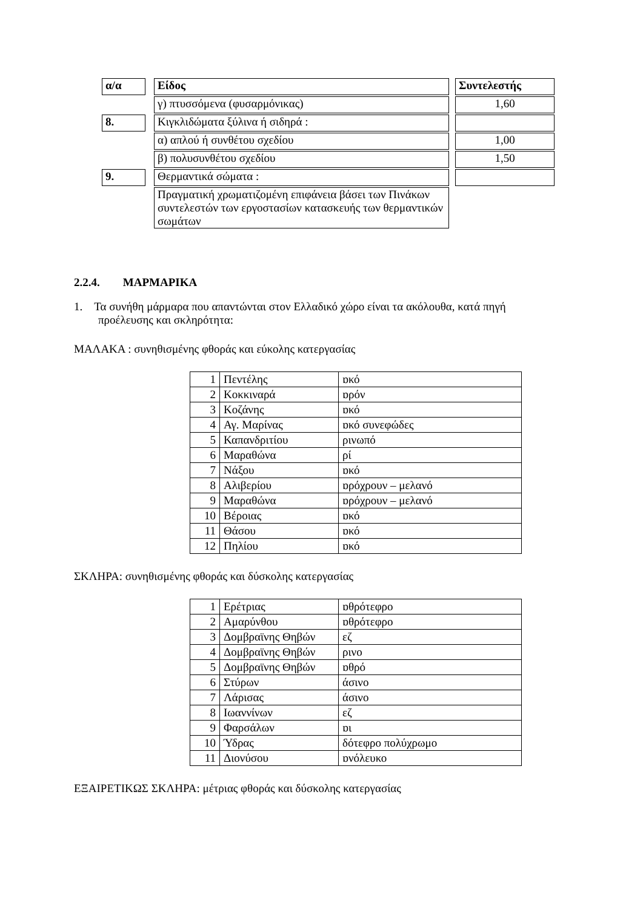| α/α | | Είδος | | Συντελεστής |
| | | γ) πτυσσόμενα (φυσαρμόνικας) | | 1,60 |
| 8. | | Κιγκλιδώματα ξύλινα ή σιδηρά : | | |
| | | α) απλού ή συνθέτου σχεδίου | | 1,00 |
| | | β) πολυσυνθέτου σχεδίου | | 1,50 |
| 9. | | Θερμαντικά σώματα : | | |
| | | Πραγματική χρωματιζομένη επιφάνεια βάσει των Πινάκων συντελεστών των εργοστασίων κατασκευής των θερμαντικών σωμάτων | | |
2.2.4. ΜΑΡΜΑΡΙΚΑ
1. Τα συνήθη μάρμαρα που απαντώνται στον Ελλαδικό χώρο είναι τα ακόλουθα, κατά πηγή προέλευσης και σκληρότητα:
ΜΑΛΑΚΑ : συνηθισμένης φθοράς και εύκολης κατεργασίας
| 1 | Πεντέλης | ɒκό |
| 2 | Κοκκιναρά | ɒρόν |
| 3 | Κοζάνης | ɒκό |
| 4 | Αγ. Μαρίνας | ɒκό συνεφώδες |
| 5 | Καπανδριτίου | ρινωπό |
| 6 | Μαραθώνα | ρί |
| 7 | Νάξου | ɒκό |
| 8 | Αλιβερίου | ɒρόχρουν – μελανό |
| 9 | Μαραθώνα | ɒρόχρουν – μελανό |
| 10 | Βέροιας | ɒκό |
| 11 | Θάσου | ɒκό |
| 12 | Πηλίου | ɒκό |
ΣΚΛΗΡΑ: συνηθισμένης φθοράς και δύσκολης κατεργασίας
| 1 | Ερέτριας | ɒθρότεφρο |
| 2 | Αμαρύνθου | ɒθρότεφρο |
| 3 | Δομβραϊνης Θηβών | εζ |
| 4 | Δομβραϊνης Θηβών | ρινο |
| 5 | Δομβραϊνης Θηβών | ɒθρό |
| 6 | Στύρων | άσινο |
| 7 | Λάρισας | άσινο |
| 8 | Ιωαννίνων | εζ |
| 9 | Φαρσάλων | ɒι |
| 10 | Ύδρας | δότεφρο πολύχρωμο |
| 11 | Διονύσου | ɒνόλευκο |
ΕΞΑΙΡΕΤΙΚΩΣ ΣΚΛΗΡΑ: μέτριας φθοράς και δύσκολης κατεργασίας